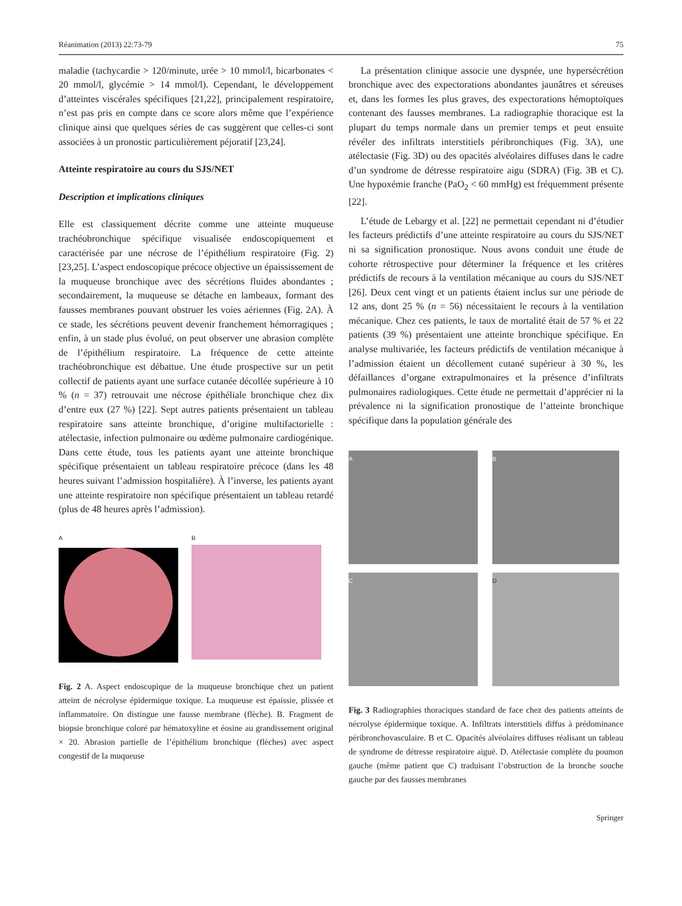Réanimation (2013) 22:73-79 75
maladie (tachycardie > 120/minute, urée > 10 mmol/l, bicarbonates < 20 mmol/l, glycémie > 14 mmol/l). Cependant, le développement d’atteintes viscérales spécifiques [21,22], principalement respiratoire, n’est pas pris en compte dans ce score alors même que l’expérience clinique ainsi que quelques séries de cas suggèrent que celles-ci sont associées à un pronostic particulièrement péjoratif [23,24].
Atteinte respiratoire au cours du SJS/NET
Description et implications cliniques
Elle est classiquement décrite comme une atteinte muqueuse trachéobronchique spécifique visualisée endoscopiquement et caractérisée par une nécrose de l’épithélium respiratoire (Fig. 2) [23,25]. L’aspect endoscopique précoce objective un épaississement de la muqueuse bronchique avec des sécrétions fluides abondantes ; secondairement, la muqueuse se détache en lambeaux, formant des fausses membranes pouvant obstruer les voies aériennes (Fig. 2A). À ce stade, les sécrétions peuvent devenir franchement hémorragiques ; enfin, à un stade plus évolué, on peut observer une abrasion complète de l’épithélium respiratoire. La fréquence de cette atteinte trachéobronchique est débattue. Une étude prospective sur un petit collectif de patients ayant une surface cutanée décollée supérieure à 10 % (n = 37) retrouvait une nécrose épithéliale bronchique chez dix d’entre eux (27 %) [22]. Sept autres patients présentaient un tableau respiratoire sans atteinte bronchique, d’origine multifactorielle : atélectasie, infection pulmonaire ou œdème pulmonaire cardiogénique. Dans cette étude, tous les patients ayant une atteinte bronchique spécifique présentaient un tableau respiratoire précoce (dans les 48 heures suivant l’admission hospitalière). À l’inverse, les patients ayant une atteinte respiratoire non spécifique présentaient un tableau retardé (plus de 48 heures après l’admission).
A B
Fig. 2 A. Aspect endoscopique de la muqueuse bronchique chez un patient atteint de nécrolyse épidermique toxique. La muqueuse est épaissie, plissée et inflammatoire. On distingue une fausse membrane (flèche). B. Fragment de biopsie bronchique coloré par hématoxyline et éosine au grandissement original × 20. Abrasion partielle de l’épithélium bronchique (flèches) avec aspect congestif de la muqueuse
La présentation clinique associe une dyspnée, une hypersécrétion bronchique avec des expectorations abondantes jaunâtres et séreuses et, dans les formes les plus graves, des expectorations hémoptoïques contenant des fausses membranes. La radiographie thoracique est la plupart du temps normale dans un premier temps et peut ensuite révéler des infiltrats interstitiels péribronchiques (Fig. 3A), une atélectasie (Fig. 3D) ou des opacités alvéolaires diffuses dans le cadre d’un syndrome de détresse respiratoire aigu (SDRA) (Fig. 3B et C). Une hypoxémie franche (PaO<sub>2</sub> < 60 mmHg) est fréquemment présente [22].
L’étude de Lebargy et al. [22] ne permettait cependant ni d’étudier les facteurs prédictifs d’une atteinte respiratoire au cours du SJS/NET ni sa signification pronostique. Nous avons conduit une étude de cohorte rétrospective pour déterminer la fréquence et les critères prédictifs de recours à la ventilation mécanique au cours du SJS/NET [26]. Deux cent vingt et un patients étaient inclus sur une période de 12 ans, dont 25 % (n = 56) nécessitaient le recours à la ventilation mécanique. Chez ces patients, le taux de mortalité était de 57 % et 22 patients (39 %) présentaient une atteinte bronchique spécifique. En analyse multivariée, les facteurs prédictifs de ventilation mécanique à l’admission étaient un décollement cutané supérieur à 30 %, les défaillances d’organe extrapulmonaires et la présence d’infiltrats pulmonaires radiologiques. Cette étude ne permettait d’apprécier ni la prévalence ni la signification pronostique de l’atteinte bronchique spécifique dans la population générale des
A
B
C
D
Fig. 3 Radiographies thoraciques standard de face chez des patients atteints de nécrolyse épidermique toxique. A. Infiltrats interstitiels diffus à prédominance péribronchovasculaire. B et C. Opacités alvéolaires diffuses réalisant un tableau de syndrome de détresse respiratoire aiguë. D. Atélectasie complète du poumon gauche (même patient que C) traduisant l’obstruction de la bronche souche gauche par des fausses membranes
Springer